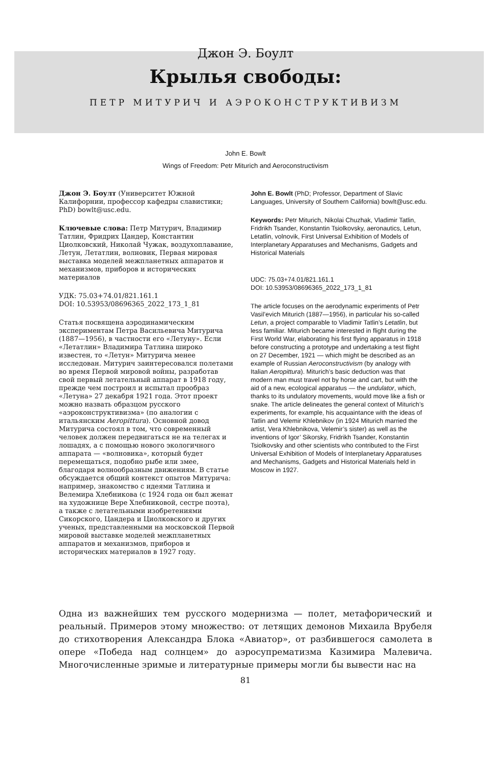Джон Э. Боулт
Крылья свободы:
ПЕТР МИТУРИЧ И АЭРОКОНСТРУКТИВИЗМ
John E. Bowlt
Wings of Freedom: Petr Miturich and Aeroconstructivism
Джон Э. Боулт (Университет Южной Калифорнии, профессор кафедры славистики; PhD) bowlt@usc.edu.
Ключевые слова: Петр Митурич, Владимир Татлин, Фридрих Цандер, Константин Циолковский, Николай Чужак, воздухоплавание, Летун, Летатлин, волновик, Первая мировая выставка моделей межпланетных аппаратов и механизмов, приборов и исторических материалов
УДК: 75.03+74.01/821.161.1
DOI: 10.53953/08696365_2022_173_1_81
Статья посвящена аэродинамическим экспериментам Петра Васильевича Митурича (1887—1956), в частности его «Летуну». Если «Летатлин» Владимира Татлина широко известен, то «Летун» Митурича менее исследован. Митурич заинтересовался полетами во время Первой мировой войны, разработав свой первый летательный аппарат в 1918 году, прежде чем построил и испытал прообраз «Летуна» 27 декабря 1921 года. Этот проект можно назвать образцом русского «аэроконструктивизма» (по аналогии с итальянским Aeropittura). Основной довод Митурича состоял в том, что современный человек должен передвигаться не на телегах и лошадях, а с помощью нового экологичного аппарата — «волновика», который будет перемещаться, подобно рыбе или змее, благодаря волнообразным движениям. В статье обсуждается общий контекст опытов Митурича: например, знакомство с идеями Татлина и Велемира Хлебникова (с 1924 года он был женат на художнице Вере Хлебниковой, сестре поэта), а также с летательными изобретениями Сикорского, Цандера и Циолковского и других ученых, представленными на московской Первой мировой выставке моделей межпланетных аппаратов и механизмов, приборов и исторических материалов в 1927 году.
John E. Bowlt (PhD; Professor, Department of Slavic Languages, University of Southern California) bowlt@usc.edu.
Keywords: Petr Miturich, Nikolai Chuzhak, Vladimir Tatlin, Fridrikh Tsander, Konstantin Tsiolkovsky, aeronautics, Letun, Letatlin, volnovik, First Universal Exhibition of Models of Interplanetary Apparatuses and Mechanisms, Gadgets and Historical Materials
UDC: 75.03+74.01/821.161.1
DOI: 10.53953/08696365_2022_173_1_81
The article focuses on the aerodynamic experiments of Petr Vasil’evich Miturich (1887—1956), in particular his so-called Letun, a project comparable to Vladimir Tatlin’s Letatlin, but less familiar. Miturich became interested in flight during the First World War, elaborating his first flying apparatus in 1918 before constructing a prototype and undertaking a test flight on 27 December, 1921 — which might be described as an example of Russian Aeroconstructivism (by analogy with Italian Aeropittura). Miturich’s basic deduction was that modern man must travel not by horse and cart, but with the aid of a new, ecological apparatus — the undulator, which, thanks to its undulatory movements, would move like a fish or snake. The article delineates the general context of Miturich’s experiments, for example, his acquaintance with the ideas of Tatlin and Velemir Khlebnikov (in 1924 Miturich married the artist, Vera Khlebnikova, Velemir’s sister) as well as the inventions of Igor’ Sikorsky, Fridrikh Tsander, Konstantin Tsiolkovsky and other scientists who contributed to the First Universal Exhibition of Models of Interplanetary Apparatuses and Mechanisms, Gadgets and Historical Materials held in Moscow in 1927.
Одна из важнейших тем русского модернизма — полет, метафорический и реальный. Примеров этому множество: от летящих демонов Михаила Врубеля до стихотворения Александра Блока «Авиатор», от разбившегося самолета в опере «Победа над солнцем» до аэросупрематизма Казимира Малевича. Многочисленные зримые и литературные примеры могли бы вывести нас на
81